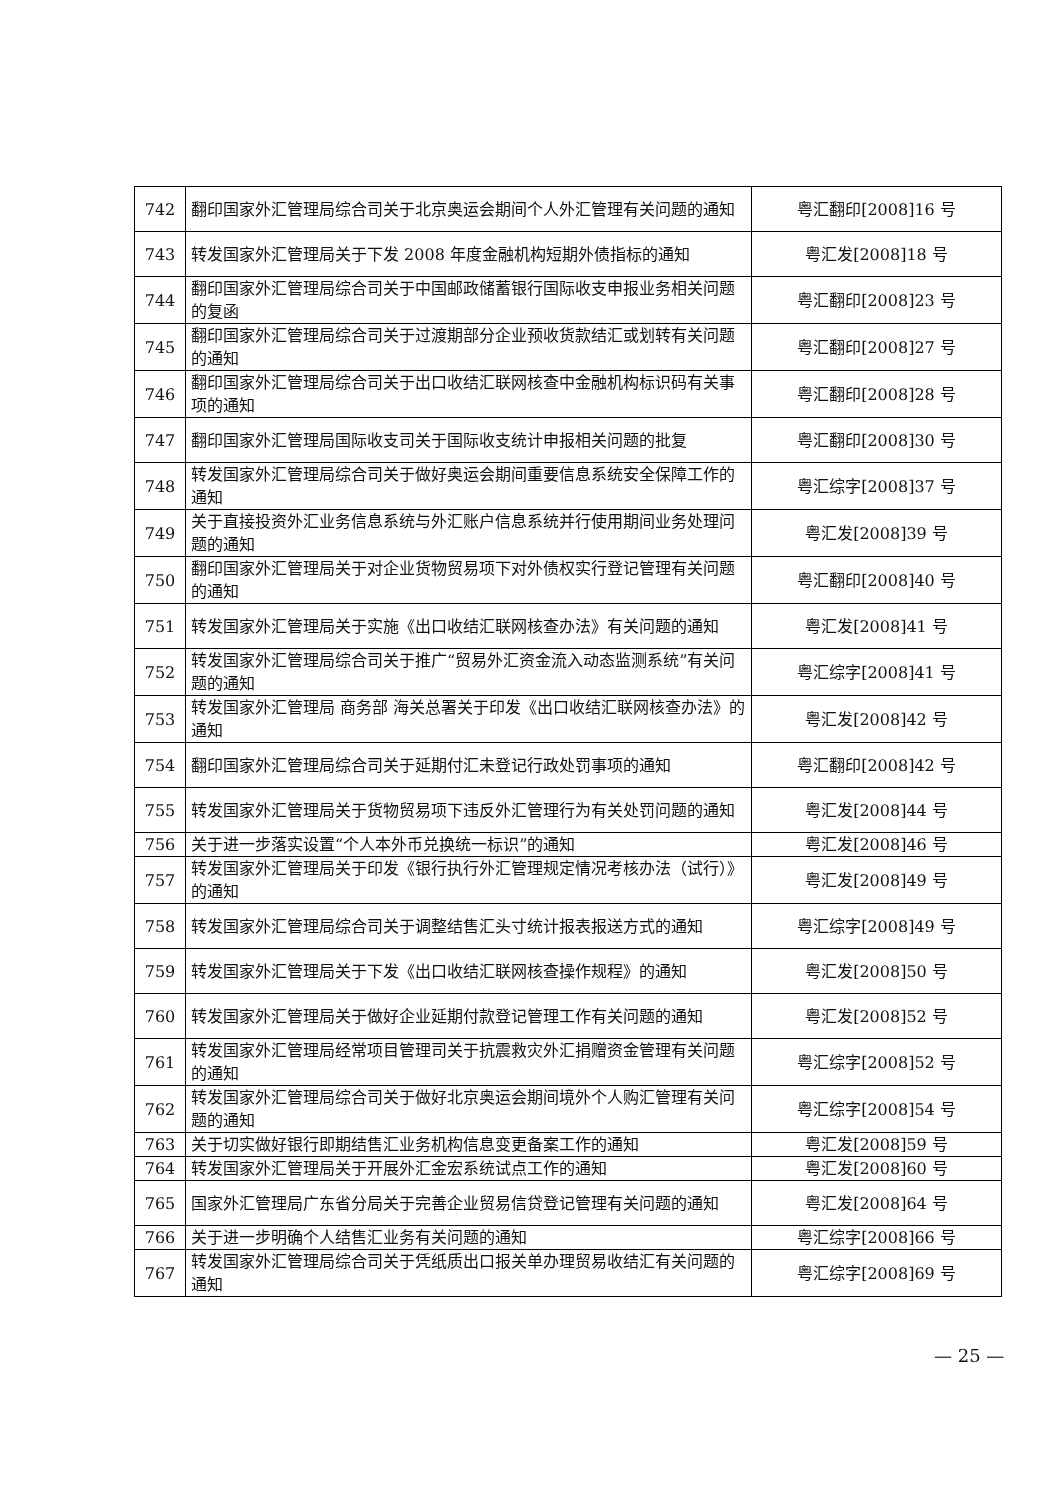| 742 | 翻印国家外汇管理局综合司关于北京奥运会期间个人外汇管理有关问题的通知 | 粤汇翻印[2008]16 号 |
| 743 | 转发国家外汇管理局关于下发 2008 年度金融机构短期外债指标的通知 | 粤汇发[2008]18 号 |
| 744 | 翻印国家外汇管理局综合司关于中国邮政储蓄银行国际收支申报业务相关问题的复函 | 粤汇翻印[2008]23 号 |
| 745 | 翻印国家外汇管理局综合司关于过渡期部分企业预收货款结汇或划转有关问题的通知 | 粤汇翻印[2008]27 号 |
| 746 | 翻印国家外汇管理局综合司关于出口收结汇联网核查中金融机构标识码有关事项的通知 | 粤汇翻印[2008]28 号 |
| 747 | 翻印国家外汇管理局国际收支司关于国际收支统计申报相关问题的批复 | 粤汇翻印[2008]30 号 |
| 748 | 转发国家外汇管理局综合司关于做好奥运会期间重要信息系统安全保障工作的通知 | 粤汇综字[2008]37 号 |
| 749 | 关于直接投资外汇业务信息系统与外汇账户信息系统并行使用期间业务处理问题的通知 | 粤汇发[2008]39 号 |
| 750 | 翻印国家外汇管理局关于对企业货物贸易项下对外债权实行登记管理有关问题的通知 | 粤汇翻印[2008]40 号 |
| 751 | 转发国家外汇管理局关于实施《出口收结汇联网核查办法》有关问题的通知 | 粤汇发[2008]41 号 |
| 752 | 转发国家外汇管理局综合司关于推广“贸易外汇资金流入动态监测系统”有关问题的通知 | 粤汇综字[2008]41 号 |
| 753 | 转发国家外汇管理局 商务部 海关总署关于印发《出口收结汇联网核查办法》的通知 | 粤汇发[2008]42 号 |
| 754 | 翻印国家外汇管理局综合司关于延期付汇未登记行政处罚事项的通知 | 粤汇翻印[2008]42 号 |
| 755 | 转发国家外汇管理局关于货物贸易项下违反外汇管理行为有关处罚问题的通知 | 粤汇发[2008]44 号 |
| 756 | 关于进一步落实设置“个人本外币兑换统一标识”的通知 | 粤汇发[2008]46 号 |
| 757 | 转发国家外汇管理局关于印发《银行执行外汇管理规定情况考核办法（试行）》的通知 | 粤汇发[2008]49 号 |
| 758 | 转发国家外汇管理局综合司关于调整结售汇头寸统计报表报送方式的通知 | 粤汇综字[2008]49 号 |
| 759 | 转发国家外汇管理局关于下发《出口收结汇联网核查操作规程》的通知 | 粤汇发[2008]50 号 |
| 760 | 转发国家外汇管理局关于做好企业延期付款登记管理工作有关问题的通知 | 粤汇发[2008]52 号 |
| 761 | 转发国家外汇管理局经常项目管理司关于抗震救灾外汇捐赠资金管理有关问题的通知 | 粤汇综字[2008]52 号 |
| 762 | 转发国家外汇管理局综合司关于做好北京奥运会期间境外个人购汇管理有关问题的通知 | 粤汇综字[2008]54 号 |
| 763 | 关于切实做好银行即期结售汇业务机构信息变更备案工作的通知 | 粤汇发[2008]59 号 |
| 764 | 转发国家外汇管理局关于开展外汇金宏系统试点工作的通知 | 粤汇发[2008]60 号 |
| 765 | 国家外汇管理局广东省分局关于完善企业贸易信贷登记管理有关问题的通知 | 粤汇发[2008]64 号 |
| 766 | 关于进一步明确个人结售汇业务有关问题的通知 | 粤汇综字[2008]66 号 |
| 767 | 转发国家外汇管理局综合司关于凭纸质出口报关单办理贸易收结汇有关问题的通知 | 粤汇综字[2008]69 号 |
— 25 —